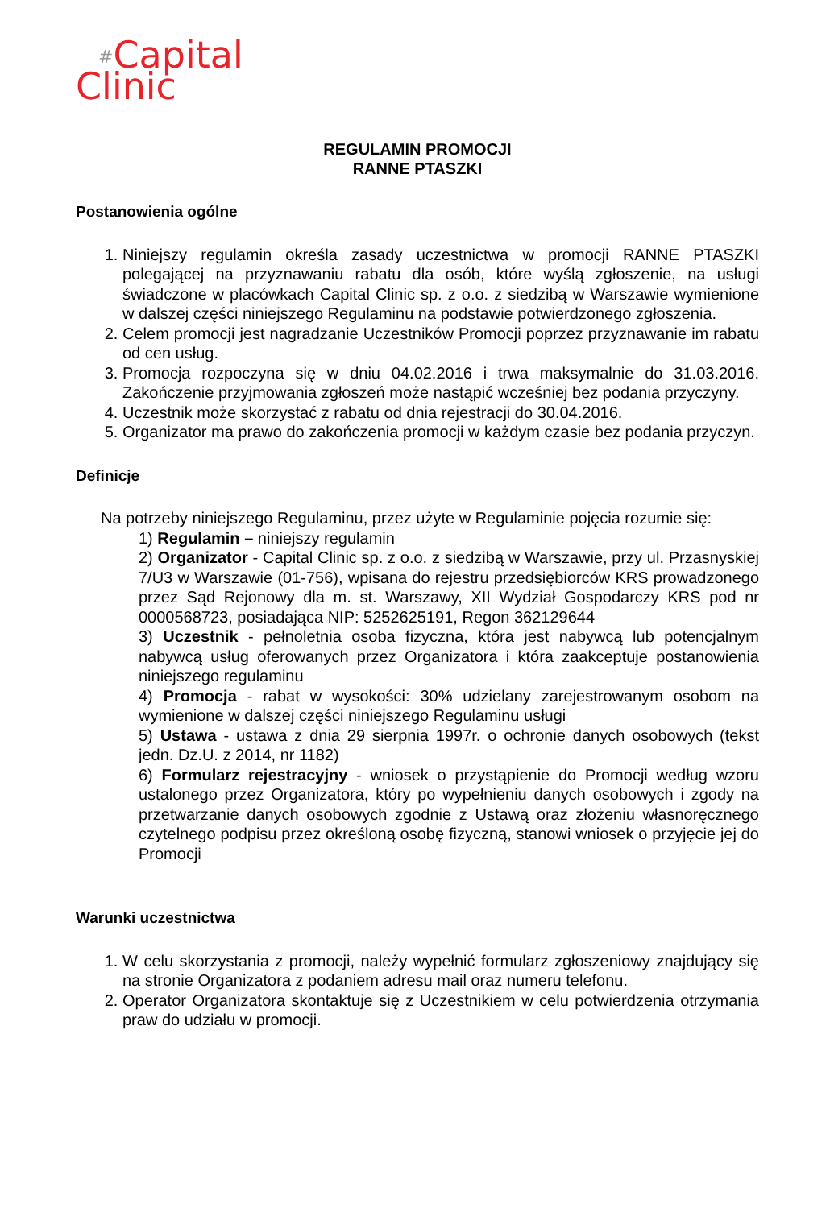#Capital
Clinic
REGULAMIN PROMOCJI
RANNE PTASZKI
Postanowienia ogólne
1. Niniejszy regulamin określa zasady uczestnictwa w promocji RANNE PTASZKI polegającej na przyznawaniu rabatu dla osób, które wyślą zgłoszenie, na usługi świadczone w placówkach Capital Clinic sp. z o.o. z siedzibą w Warszawie wymienione w dalszej części niniejszego Regulaminu na podstawie potwierdzonego zgłoszenia.
2. Celem promocji jest nagradzanie Uczestników Promocji poprzez przyznawanie im rabatu od cen usług.
3. Promocja rozpoczyna się w dniu 04.02.2016 i trwa maksymalnie do 31.03.2016. Zakończenie przyjmowania zgłoszeń może nastąpić wcześniej bez podania przyczyny.
4. Uczestnik może skorzystać z rabatu od dnia rejestracji do 30.04.2016.
5. Organizator ma prawo do zakończenia promocji w każdym czasie bez podania przyczyn.
Definicje
Na potrzeby niniejszego Regulaminu, przez użyte w Regulaminie pojęcia rozumie się:
1) Regulamin – niniejszy regulamin
2) Organizator - Capital Clinic sp. z o.o. z siedzibą w Warszawie, przy ul. Przasnyskiej 7/U3 w Warszawie (01-756), wpisana do rejestru przedsiębiorców KRS prowadzonego przez Sąd Rejonowy dla m. st. Warszawy, XII Wydział Gospodarczy KRS pod nr 0000568723, posiadająca NIP: 5252625191, Regon 362129644
3) Uczestnik - pełnoletnia osoba fizyczna, która jest nabywcą lub potencjalnym nabywcą usług oferowanych przez Organizatora i która zaakceptuje postanowienia niniejszego regulaminu
4) Promocja - rabat w wysokości: 30% udzielany zarejestrowanym osobom na wymienione w dalszej części niniejszego Regulaminu usługi
5) Ustawa - ustawa z dnia 29 sierpnia 1997r. o ochronie danych osobowych (tekst jedn. Dz.U. z 2014, nr 1182)
6) Formularz rejestracyjny - wniosek o przystąpienie do Promocji według wzoru ustalonego przez Organizatora, który po wypełnieniu danych osobowych i zgody na przetwarzanie danych osobowych zgodnie z Ustawą oraz złożeniu własnoręcznego czytelnego podpisu przez określoną osobę fizyczną, stanowi wniosek o przyjęcie jej do Promocji
Warunki uczestnictwa
1. W celu skorzystania z promocji, należy wypełnić formularz zgłoszeniowy znajdujący się na stronie Organizatora z podaniem adresu mail oraz numeru telefonu.
2. Operator Organizatora skontaktuje się z Uczestnikiem w celu potwierdzenia otrzymania praw do udziału w promocji.